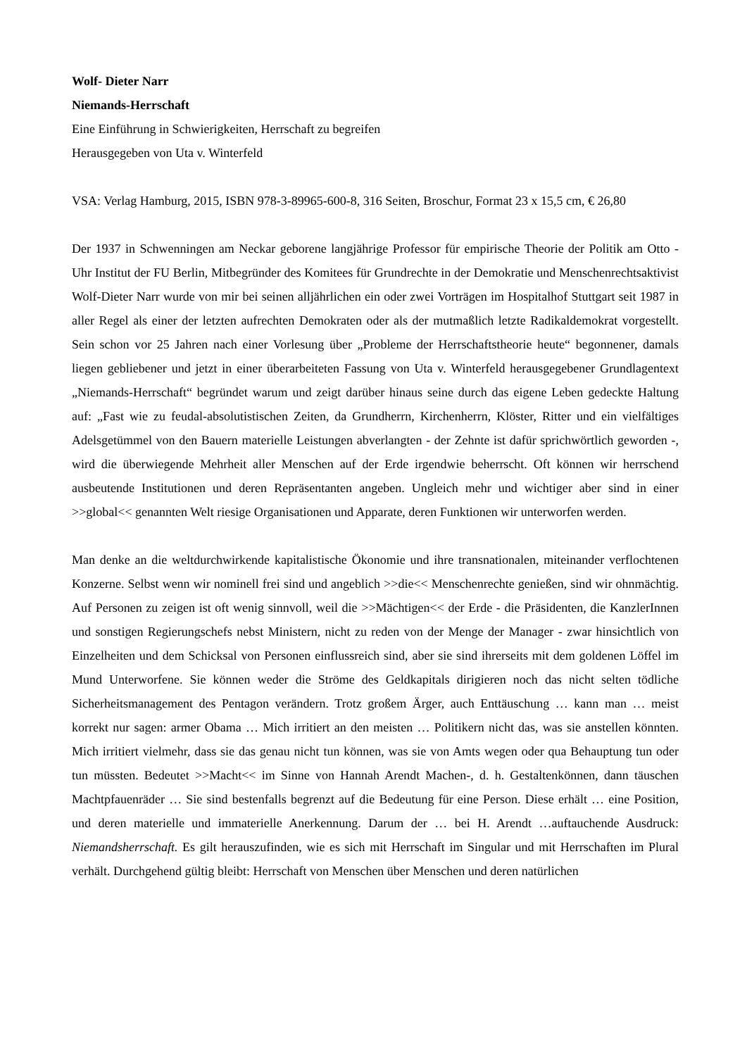Wolf- Dieter Narr
Niemands-Herrschaft
Eine Einführung in Schwierigkeiten, Herrschaft zu begreifen
Herausgegeben von Uta v. Winterfeld
VSA: Verlag Hamburg, 2015, ISBN 978-3-89965-600-8, 316 Seiten, Broschur, Format 23 x 15,5 cm, € 26,80
Der 1937 in Schwenningen am Neckar geborene langjährige Professor für empirische Theorie der Politik am Otto - Uhr Institut der FU Berlin, Mitbegründer des Komitees für Grundrechte in der Demokratie und Menschenrechtsaktivist Wolf-Dieter Narr wurde von mir bei seinen alljährlichen ein oder zwei Vorträgen im Hospitalhof Stuttgart seit 1987 in aller Regel als einer der letzten aufrechten Demokraten oder als der mutmaßlich letzte Radikaldemokrat vorgestellt. Sein schon vor 25 Jahren nach einer Vorlesung über „Probleme der Herrschaftstheorie heute“ begonnener, damals liegen gebliebener und jetzt in einer überarbeiteten Fassung von Uta v. Winterfeld herausgegebener Grundlagentext „Niemands-Herrschaft“ begründet warum und zeigt darüber hinaus seine durch das eigene Leben gedeckte Haltung auf: „Fast wie zu feudal-absolutistischen Zeiten, da Grundherrn, Kirchenherrn, Klöster, Ritter und ein vielfältiges Adelsgetümmel von den Bauern materielle Leistungen abverlangten - der Zehnte ist dafür sprichwörtlich geworden -, wird die überwiegende Mehrheit aller Menschen auf der Erde irgendwie beherrscht. Oft können wir herrschend ausbeutende Institutionen und deren Repräsentanten angeben. Ungleich mehr und wichtiger aber sind in einer >>global<< genannten Welt riesige Organisationen und Apparate, deren Funktionen wir unterworfen werden.
Man denke an die weltdurchwirkende kapitalistische Ökonomie und ihre transnationalen, miteinander verflochtenen Konzerne. Selbst wenn wir nominell frei sind und angeblich >>die<< Menschenrechte genießen, sind wir ohnmächtig. Auf Personen zu zeigen ist oft wenig sinnvoll, weil die >>Mächtigen<< der Erde - die Präsidenten, die KanzlerInnen und sonstigen Regierungschefs nebst Ministern, nicht zu reden von der Menge der Manager - zwar hinsichtlich von Einzelheiten und dem Schicksal von Personen einflussreich sind, aber sie sind ihrerseits mit dem goldenen Löffel im Mund Unterworfene. Sie können weder die Ströme des Geldkapitals dirigieren noch das nicht selten tödliche Sicherheitsmanagement des Pentagon verändern. Trotz großem Ärger, auch Enttäuschung … kann man … meist korrekt nur sagen: armer Obama … Mich irritiert an den meisten … Politikern nicht das, was sie anstellen könnten. Mich irritiert vielmehr, dass sie das genau nicht tun können, was sie von Amts wegen oder qua Behauptung tun oder tun müssten. Bedeutet >>Macht<< im Sinne von Hannah Arendt Machen-, d. h. Gestaltenkönnen, dann täuschen Machtpfauenräder … Sie sind bestenfalls begrenzt auf die Bedeutung für eine Person. Diese erhält … eine Position, und deren materielle und immaterielle Anerkennung. Darum der … bei H. Arendt …auftauchende Ausdruck: Niemandsherrschaft. Es gilt herauszufinden, wie es sich mit Herrschaft im Singular und mit Herrschaften im Plural verhält. Durchgehend gültig bleibt: Herrschaft von Menschen über Menschen und deren natürlichen